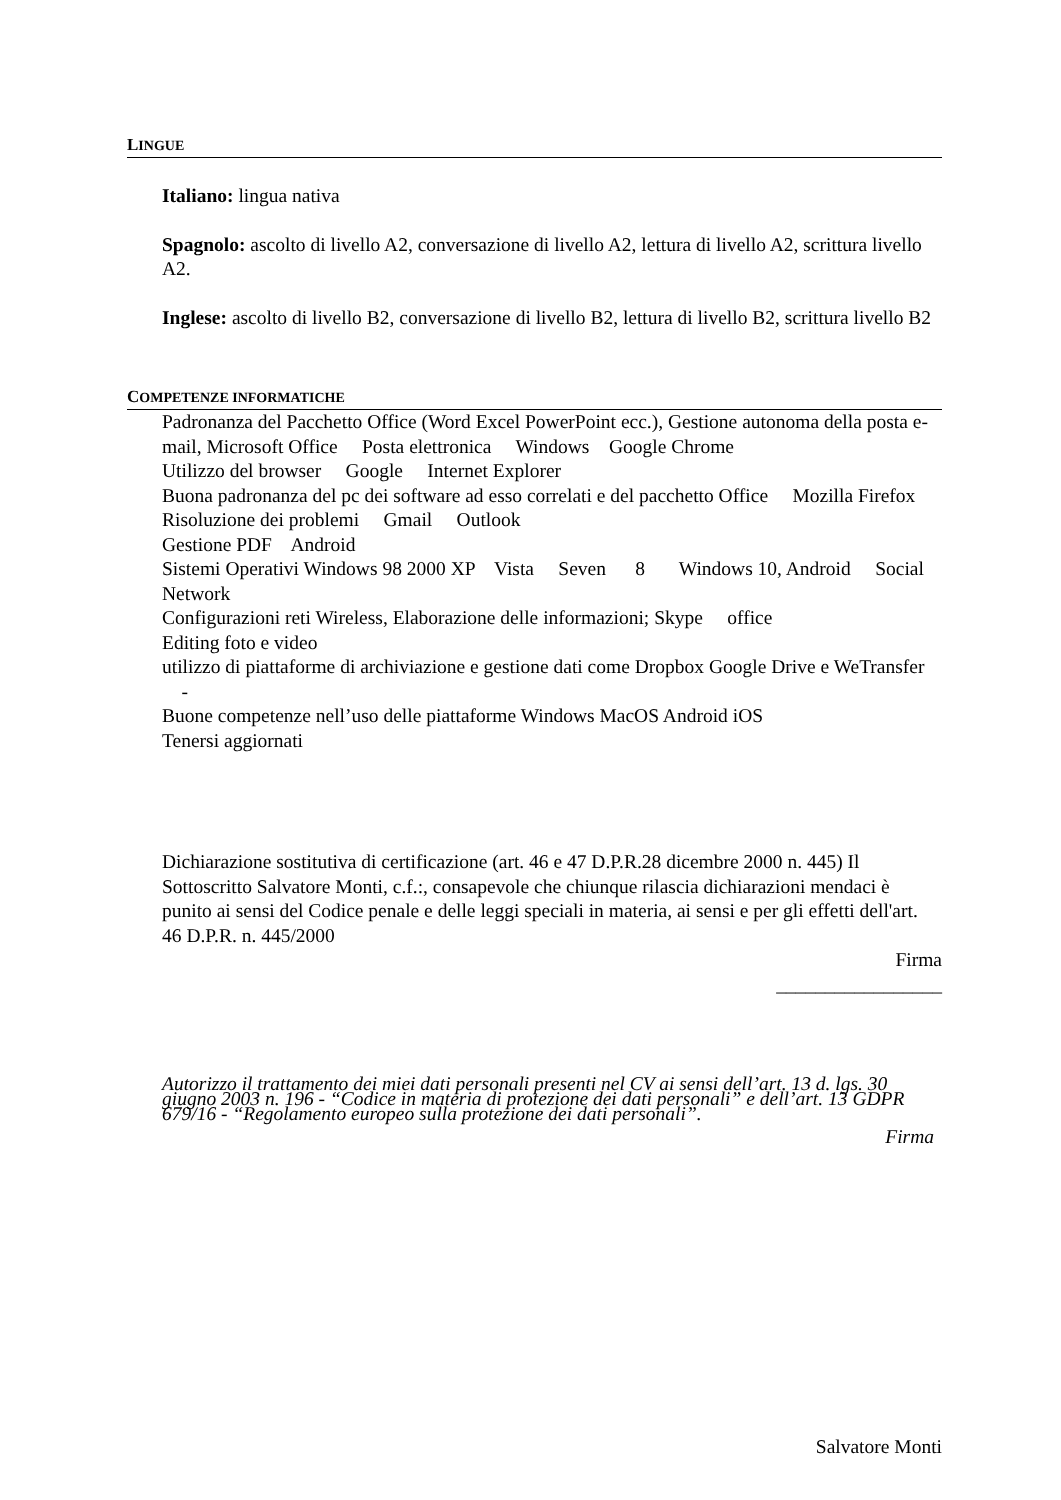LINGUE
Italiano: lingua nativa
Spagnolo: ascolto di livello A2, conversazione di livello A2, lettura di livello A2, scrittura livello A2.
Inglese: ascolto di livello B2, conversazione di livello B2, lettura di livello B2, scrittura livello B2
COMPETENZE INFORMATICHE
Padronanza del Pacchetto Office (Word Excel PowerPoint ecc.), Gestione autonoma della posta e-mail, Microsoft Office Posta elettronica Windows Google Chrome
Utilizzo del browser Google Internet Explorer
Buona padronanza del pc dei software ad esso correlati e del pacchetto Office Mozilla Firefox
Risoluzione dei problemi Gmail Outlook
Gestione PDF Android
Sistemi Operativi Windows 98 2000 XP Vista Seven 8 Windows 10, Android Social Network
Configurazioni reti Wireless, Elaborazione delle informazioni; Skype office
Editing foto e video
utilizzo di piattaforme di archiviazione e gestione dati come Dropbox Google Drive e WeTransfer -
Buone competenze nell’uso delle piattaforme Windows MacOS Android iOS
Tenersi aggiornati
Dichiarazione sostitutiva di certificazione (art. 46 e 47 D.P.R.28 dicembre 2000 n. 445) Il Sottoscritto Salvatore Monti, c.f.:, consapevole che chiunque rilascia dichiarazioni mendaci è punito ai sensi del Codice penale e delle leggi speciali in materia, ai sensi e per gli effetti dell'art. 46 D.P.R. n. 445/2000
Firma
_________________
Autorizzo il trattamento dei miei dati personali presenti nel CV ai sensi dell’art. 13 d. lgs. 30 giugno 2003 n. 196 - “Codice in materia di protezione dei dati personali” e dell’art. 13 GDPR 679/16 - “Regolamento europeo sulla protezione dei dati personali”.
Firma
Salvatore Monti